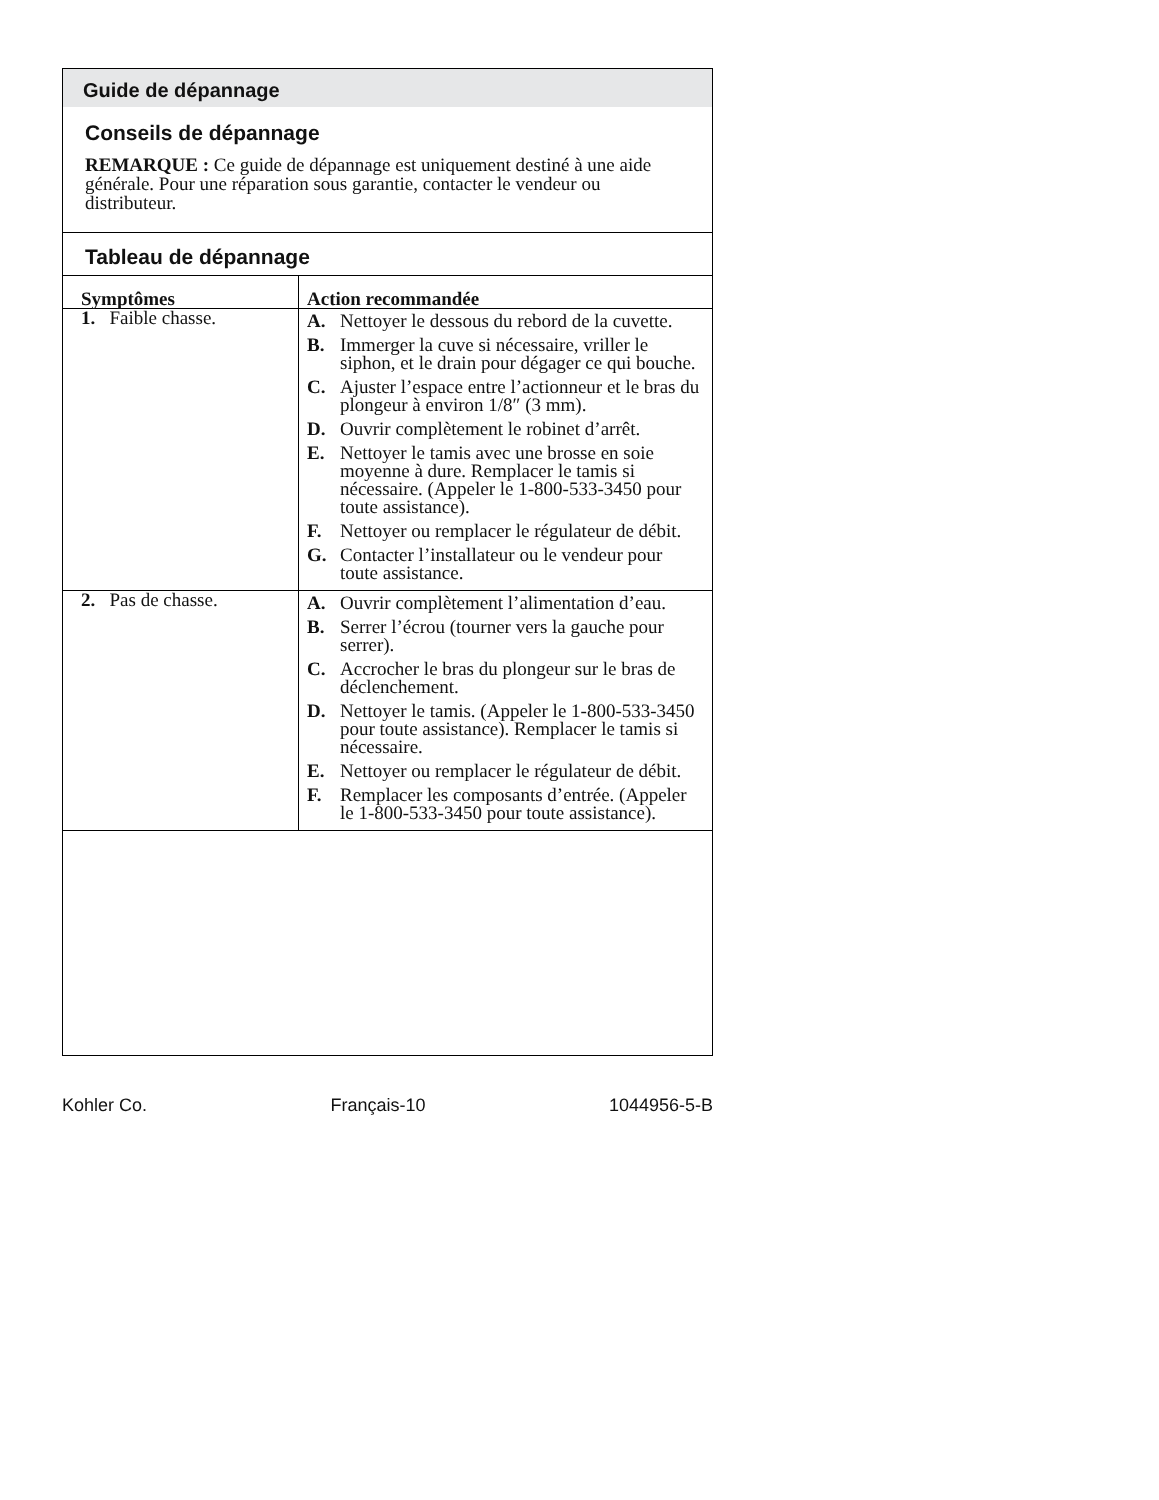Guide de dépannage
Conseils de dépannage
REMARQUE : Ce guide de dépannage est uniquement destiné à une aide générale. Pour une réparation sous garantie, contacter le vendeur ou distributeur.
Tableau de dépannage
| Symptômes | Action recommandée |
| --- | --- |
| 1. Faible chasse. | A. Nettoyer le dessous du rebord de la cuvette. B. Immerger la cuve si nécessaire, vriller le siphon, et le drain pour dégager ce qui bouche. C. Ajuster l’espace entre l’actionneur et le bras du plongeur à environ 1/8″ (3 mm). D. Ouvrir complètement le robinet d’arrêt. E. Nettoyer le tamis avec une brosse en soie moyenne à dure. Remplacer le tamis si nécessaire. (Appeler le 1-800-533-3450 pour toute assistance). F. Nettoyer ou remplacer le régulateur de débit. G. Contacter l’installateur ou le vendeur pour toute assistance. |
| 2. Pas de chasse. | A. Ouvrir complètement l’alimentation d’eau. B. Serrer l’écrou (tourner vers la gauche pour serrer). C. Accrocher le bras du plongeur sur le bras de déclenchement. D. Nettoyer le tamis. (Appeler le 1-800-533-3450 pour toute assistance). Remplacer le tamis si nécessaire. E. Nettoyer ou remplacer le régulateur de débit. F. Remplacer les composants d’entrée. (Appeler le 1-800-533-3450 pour toute assistance). |
Kohler Co. Français-10 1044956-5-B